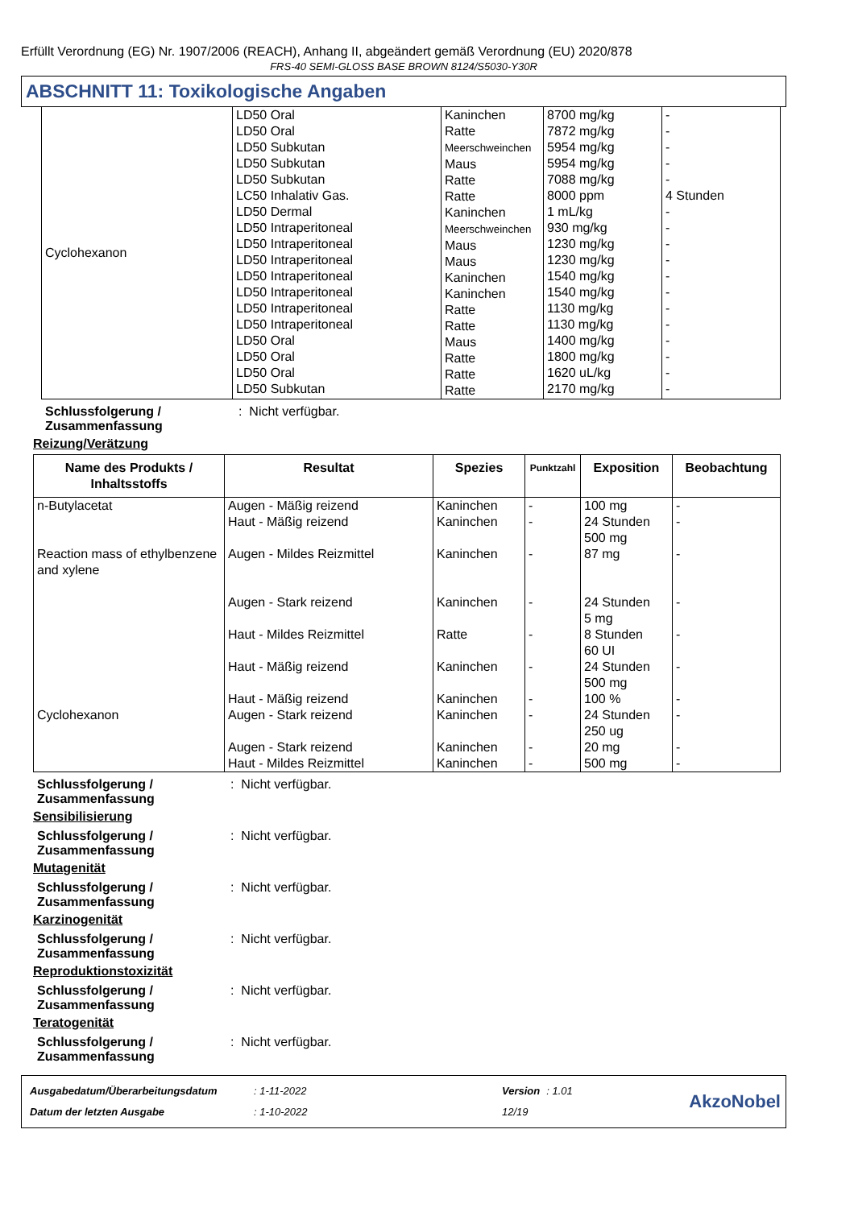Erfüllt Verordnung (EG) Nr. 1907/2006 (REACH), Anhang II, abgeändert gemäß Verordnung (EU) 2020/878
FRS-40 SEMI-GLOSS BASE BROWN 8124/S5030-Y30R
ABSCHNITT 11: Toxikologische Angaben
| Cyclohexanon | LD50 Oral LD50 Oral LD50 Subkutan LD50 Subkutan LD50 Subkutan LC50 Inhalativ Gas. LD50 Dermal LD50 Intraperitoneal LD50 Intraperitoneal LD50 Intraperitoneal LD50 Intraperitoneal LD50 Intraperitoneal LD50 Intraperitoneal LD50 Intraperitoneal LD50 Oral LD50 Oral LD50 Oral LD50 Subkutan | Kaninchen Ratte Meerschweinchen Maus Ratte Ratte Kaninchen Meerschweinchen Maus Maus Kaninchen Kaninchen Ratte Ratte Maus Ratte Ratte Ratte | 8700 mg/kg 7872 mg/kg 5954 mg/kg 5954 mg/kg 7088 mg/kg 8000 ppm 1 mL/kg 930 mg/kg 1230 mg/kg 1230 mg/kg 1540 mg/kg 1540 mg/kg 1130 mg/kg 1130 mg/kg 1400 mg/kg 1800 mg/kg 1620 uL/kg 2170 mg/kg | - - - - - 4 Stunden - - - - - - - - - - - - |
Schlussfolgerung / Zusammenfassung: Nicht verfügbar.
Reizung/Verätzung
| Name des Produkts / Inhaltsstoffs | Resultat | Spezies | Punktzahl | Exposition | Beobachtung |
| --- | --- | --- | --- | --- | --- |
| n-Butylacetat Reaction mass of ethylbenzene and xylene Cyclohexanon | Augen - Mäßig reizend Haut - Mäßig reizend Augen - Mildes Reizmittel Augen - Stark reizend Haut - Mildes Reizmittel Haut - Mäßig reizend Haut - Mäßig reizend Augen - Stark reizend Augen - Stark reizend Haut - Mildes Reizmittel | Kaninchen Kaninchen Kaninchen Kaninchen Ratte Kaninchen Kaninchen Kaninchen Kaninchen Kaninchen | - - - - - - - - - - | 100 mg 24 Stunden 500 mg 87 mg 24 Stunden 5 mg 8 Stunden 60 UI 24 Stunden 500 mg 100 % 24 Stunden 250 ug 20 mg 500 mg | - - - - - - - - - - |
Schlussfolgerung / Zusammenfassung: Nicht verfügbar.
Sensibilisierung
Schlussfolgerung / Zusammenfassung: Nicht verfügbar.
Mutagenität
Schlussfolgerung / Zusammenfassung: Nicht verfügbar.
Karzinogenität
Schlussfolgerung / Zusammenfassung: Nicht verfügbar.
Reproduktionstoxizität
Schlussfolgerung / Zusammenfassung: Nicht verfügbar.
Teratogenität
Schlussfolgerung / Zusammenfassung: Nicht verfügbar.
| Ausgabedatum/Überarbeitungsdatum | : 1-11-2022 | Version | : 1.01 |
| Datum der letzten Ausgabe | : 1-10-2022 | 12/19 | |
AkzoNobel